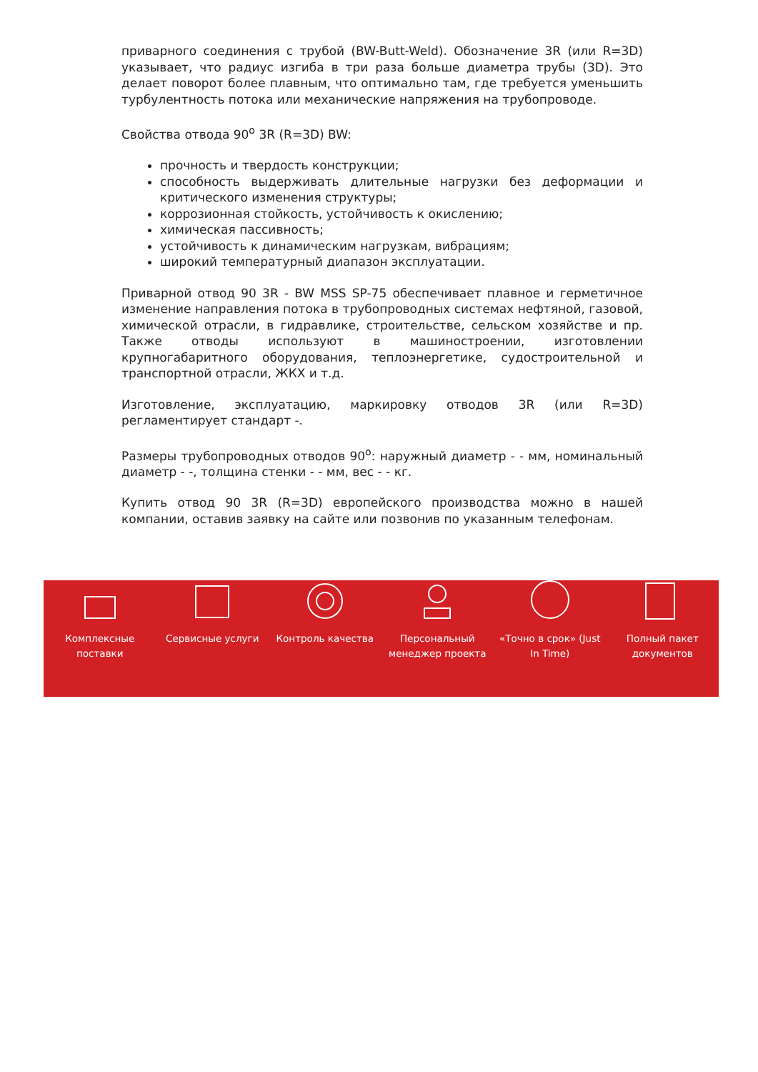приварного соединения с трубой (BW-Butt-Weld). Обозначение 3R (или R=3D) указывает, что радиус изгиба в три раза больше диаметра трубы (3D). Это делает поворот более плавным, что оптимально там, где требуется уменьшить турбулентность потока или механические напряжения на трубопроводе.
Свойства отвода 90<sup>о</sup> 3R (R=3D) BW:
прочность и твердость конструкции;
способность выдерживать длительные нагрузки без деформации и критического изменения структуры;
коррозионная стойкость, устойчивость к окислению;
химическая пассивность;
устойчивость к динамическим нагрузкам, вибрациям;
широкий температурный диапазон эксплуатации.
Приварной отвод 90 3R - BW MSS SP-75 обеспечивает плавное и герметичное изменение направления потока в трубопроводных системах нефтяной, газовой, химической отрасли, в гидравлике, строительстве, сельском хозяйстве и пр. Также отводы используют в машиностроении, изготовлении крупногабаритного оборудования, теплоэнергетике, судостроительной и транспортной отрасли, ЖКХ и т.д.
Изготовление, эксплуатацию, маркировку отводов 3R (или R=3D) регламентирует стандарт -.
Размеры трубопроводных отводов 90<sup>о</sup>: наружный диаметр - - мм, номинальный диаметр - -, толщина стенки - - мм, вес - - кг.
Купить отвод 90 3R (R=3D) европейского производства можно в нашей компании, оставив заявку на сайте или позвонив по указанным телефонам.
Комплексные
поставки
Сервисные услуги Контроль качества Персональный
менеджер проекта
«Точно в срок» (Just
In Time)
Полный пакет
документов